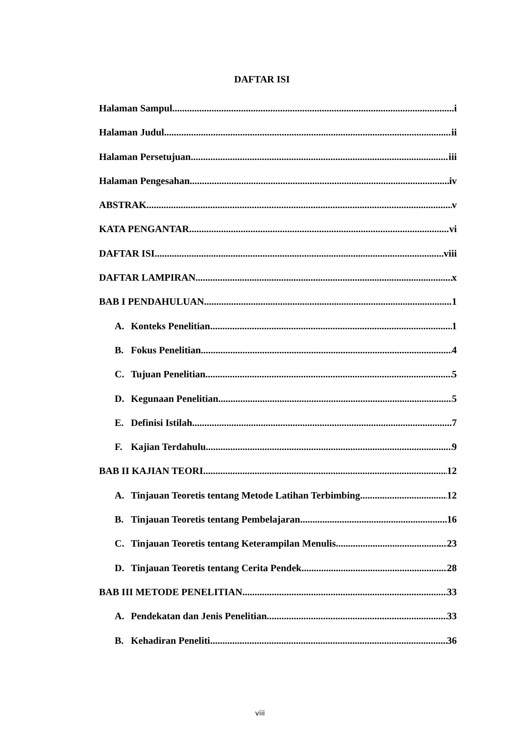DAFTAR ISI
Halaman Sampul i
Halaman Judul ii
Halaman Persetujuan iii
Halaman Pengesahan iv
ABSTRAK v
KATA PENGANTAR vi
DAFTAR ISI viii
DAFTAR LAMPIRAN x
BAB I PENDAHULUAN 1
A. Konteks Penelitian 1
B. Fokus Penelitian 4
C. Tujuan Penelitian 5
D. Kegunaan Penelitian 5
E. Definisi Istilah 7
F. Kajian Terdahulu 9
BAB II KAJIAN TEORI 12
A. Tinjauan Teoretis tentang Metode Latihan Terbimbing 12
B. Tinjauan Teoretis tentang Pembelajaran 16
C. Tinjauan Teoretis tentang Keterampilan Menulis 23
D. Tinjauan Teoretis tentang Cerita Pendek 28
BAB III METODE PENELITIAN 33
A. Pendekatan dan Jenis Penelitian 33
B. Kehadiran Peneliti 36
viii